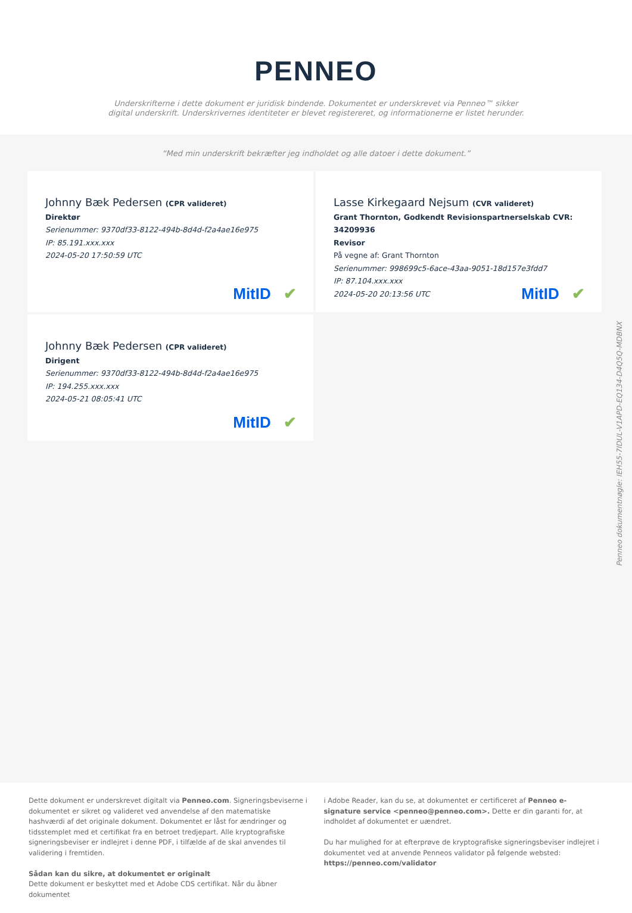PENNEO
Underskrifterne i dette dokument er juridisk bindende. Dokumentet er underskrevet via Penneo™ sikker digital underskrift. Underskrivernes identiteter er blevet registereret, og informationerne er listet herunder.
“Med min underskrift bekræfter jeg indholdet og alle datoer i dette dokument.”
Johnny Bæk Pedersen (CPR valideret)
Direktør
Serienummer: 9370df33-8122-494b-8d4d-f2a4ae16e975
IP: 85.191.xxx.xxx
2024-05-20 17:50:59 UTC
MitID ✔
Lasse Kirkegaard Nejsum (CVR valideret)
Grant Thornton, Godkendt Revisionspartnerselskab CVR: 34209936
Revisor
På vegne af: Grant Thornton
Serienummer: 998699c5-6ace-43aa-9051-18d157e3fdd7
IP: 87.104.xxx.xxx
2024-05-20 20:13:56 UTC
MitID ✔
Johnny Bæk Pedersen (CPR valideret)
Dirigent
Serienummer: 9370df33-8122-494b-8d4d-f2a4ae16e975
IP: 194.255.xxx.xxx
2024-05-21 08:05:41 UTC
MitID ✔
Penneo dokumentnøgle: IEH55-7IDUL-V1APD-EQ134-D4Q5Q-MDBNX
Dette dokument er underskrevet digitalt via Penneo.com. Signeringsbeviserne i dokumentet er sikret og valideret ved anvendelse af den matematiske hashværdi af det originale dokument. Dokumentet er låst for ændringer og tidsstemplet med et certifikat fra en betroet tredjepart. Alle kryptografiske signeringsbeviser er indlejret i denne PDF, i tilfælde af de skal anvendes til validering i fremtiden.
Sådan kan du sikre, at dokumentet er originalt
Dette dokument er beskyttet med et Adobe CDS certifikat. Når du åbner dokumentet
i Adobe Reader, kan du se, at dokumentet er certificeret af Penneo e-signature service <penneo@penneo.com>. Dette er din garanti for, at indholdet af dokumentet er uændret.
Du har mulighed for at efterprøve de kryptografiske signeringsbeviser indlejret i dokumentet ved at anvende Penneos validator på følgende websted: https://penneo.com/validator